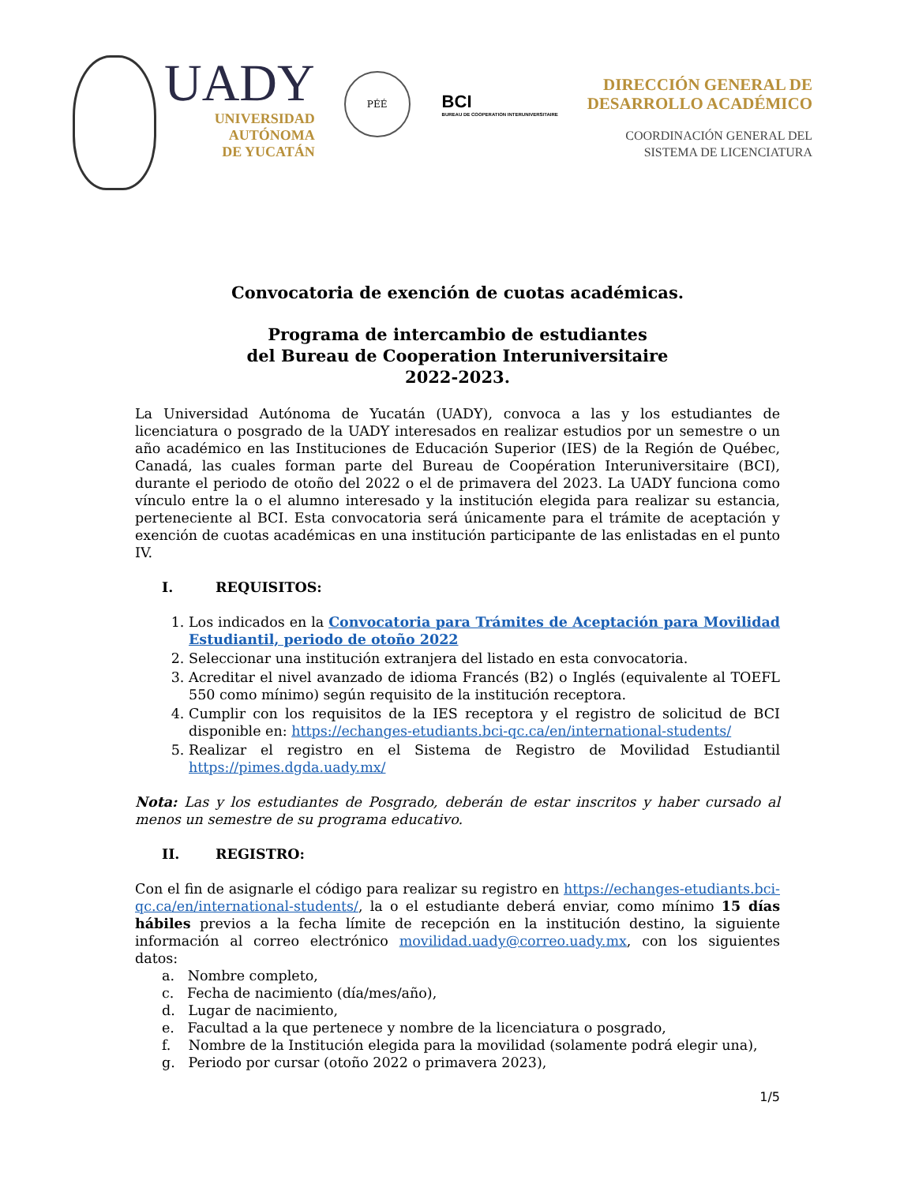UADY
UNIVERSIDAD
AUTÓNOMA
DE YUCATÁN
PÉÉ
BCI
BUREAU DE COOPERATION INTERUNIVERSITAIRE
DIRECCIÓN GENERAL DE
DESARROLLO ACADÉMICO
COORDINACIÓN GENERAL DEL
SISTEMA DE LICENCIATURA
Convocatoria de exención de cuotas académicas.
Programa de intercambio de estudiantes
del Bureau de Cooperation Interuniversitaire
2022-2023.
La Universidad Autónoma de Yucatán (UADY), convoca a las y los estudiantes de licenciatura o posgrado de la UADY interesados en realizar estudios por un semestre o un año académico en las Instituciones de Educación Superior (IES) de la Región de Québec, Canadá, las cuales forman parte del Bureau de Coopération Interuniversitaire (BCI), durante el periodo de otoño del 2022 o el de primavera del 2023. La UADY funciona como vínculo entre la o el alumno interesado y la institución elegida para realizar su estancia, perteneciente al BCI. Esta convocatoria será únicamente para el trámite de aceptación y exención de cuotas académicas en una institución participante de las enlistadas en el punto IV.
I. REQUISITOS:
1. Los indicados en la Convocatoria para Trámites de Aceptación para Movilidad Estudiantil, periodo de otoño 2022
2. Seleccionar una institución extranjera del listado en esta convocatoria.
3. Acreditar el nivel avanzado de idioma Francés (B2) o Inglés (equivalente al TOEFL 550 como mínimo) según requisito de la institución receptora.
4. Cumplir con los requisitos de la IES receptora y el registro de solicitud de BCI disponible en: https://echanges-etudiants.bci-qc.ca/en/international-students/
5. Realizar el registro en el Sistema de Registro de Movilidad Estudiantil https://pimes.dgda.uady.mx/
Nota: Las y los estudiantes de Posgrado, deberán de estar inscritos y haber cursado al menos un semestre de su programa educativo.
II. REGISTRO:
Con el fin de asignarle el código para realizar su registro en https://echanges-etudiants.bci-qc.ca/en/international-students/, la o el estudiante deberá enviar, como mínimo 15 días hábiles previos a la fecha límite de recepción en la institución destino, la siguiente información al correo electrónico movilidad.uady@correo.uady.mx, con los siguientes datos:
a. Nombre completo,
c. Fecha de nacimiento (día/mes/año),
d. Lugar de nacimiento,
e. Facultad a la que pertenece y nombre de la licenciatura o posgrado,
f. Nombre de la Institución elegida para la movilidad (solamente podrá elegir una),
g. Periodo por cursar (otoño 2022 o primavera 2023),
1/5